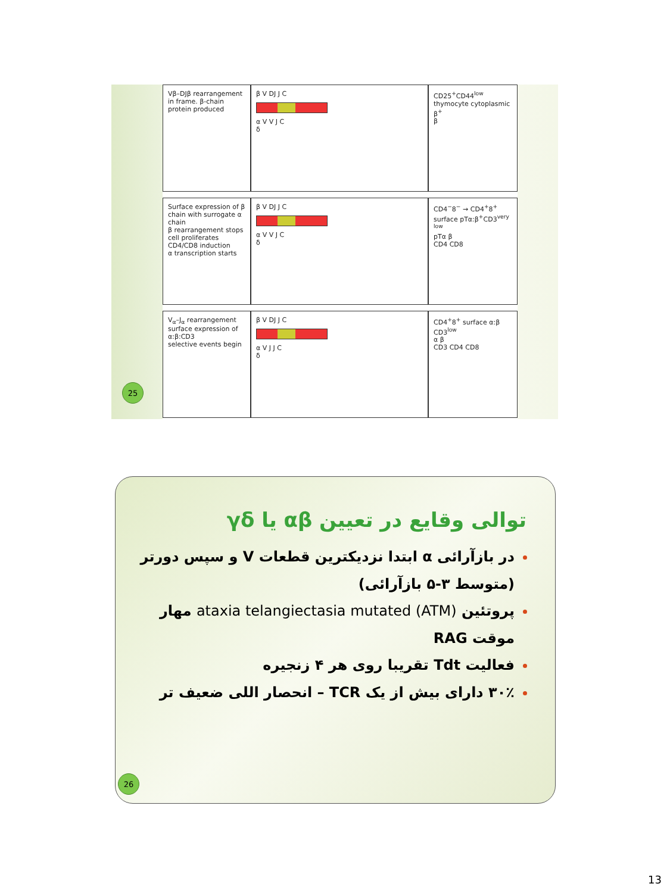Vβ–DJβ rearrangement in frame. β-chain protein produced
β V DJ J C
α V V J C
δ
CD25<sup>+</sup>CD44<sup>low</sup> thymocyte cytoplasmic β<sup>+</sup>
β
Surface expression of β chain with surrogate α chain
β rearrangement stops
cell proliferates
CD4/CD8 induction
α transcription starts
β V DJ J C
α V V J C
δ
CD4<sup>−</sup>8<sup>−</sup> → CD4<sup>+</sup>8<sup>+</sup> surface pTα:β<sup>+</sup>CD3<sup>very low</sup>
pTα β
CD4 CD8
V<sub>α</sub>–J<sub>α</sub> rearrangement
surface expression of α:β:CD3
selective events begin
β V DJ J C
α V J J C
δ
CD4<sup>+</sup>8<sup>+</sup> surface α:β CD3<sup>low</sup>
α β
CD3 CD4 CD8
25
توالی وقایع در تعیین αβ یا γδ
در بازآرائی α ابتدا نزدیکترین قطعات V و سپس دورتر (متوسط ۳-۵ بازآرائی)
پروتئین ataxia telangiectasia mutated (ATM) مهار موقت RAG
فعالیت Tdt تقریبا روی هر ۴ زنجیره
۳۰٪ دارای بیش از یک TCR – انحصار اللی ضعیف تر
26
13